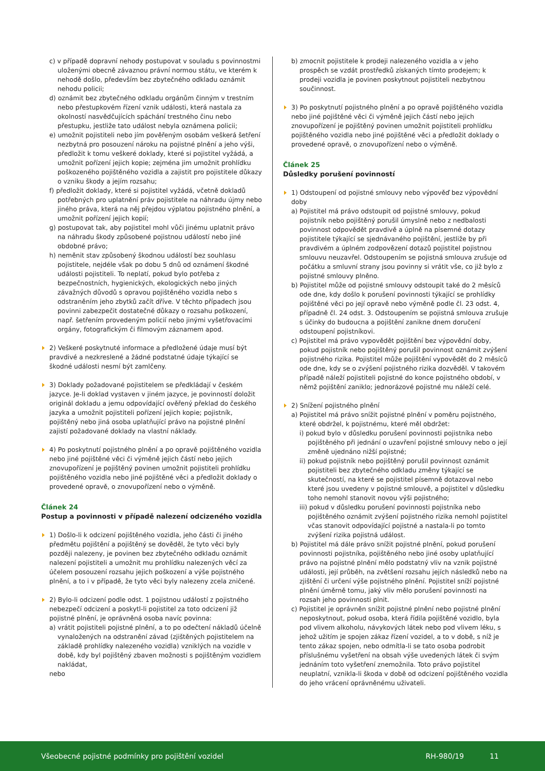c) v případě dopravní nehody postupovat v souladu s povinnostmi uloženými obecně závaznou právní normou státu, ve kterém k nehodě došlo, především bez zbytečného odkladu oznámit nehodu policii;
d) oznámit bez zbytečného odkladu orgánům činným v trestním nebo přestupkovém řízení vznik události, která nastala za okolností nasvědčujících spáchání trestného činu nebo přestupku, jestliže tato událost nebyla oznámena policii;
e) umožnit pojistiteli nebo jím pověřeným osobám veškerá šetření nezbytná pro posouzení nároku na pojistné plnění a jeho výši, předložit k tomu veškeré doklady, které si pojistitel vyžádá, a umožnit pořízení jejich kopie; zejména jim umožnit prohlídku poškozeného pojištěného vozidla a zajistit pro pojistitele důkazy o vzniku škody a jejím rozsahu;
f) předložit doklady, které si pojistitel vyžádá, včetně dokladů potřebných pro uplatnění práv pojistitele na náhradu újmy nebo jiného práva, která na něj přejdou výplatou pojistného plnění, a umožnit pořízení jejich kopií;
g) postupovat tak, aby pojistitel mohl vůči jinému uplatnit právo na náhradu škody způsobené pojistnou událostí nebo jiné obdobné právo;
h) neměnit stav způsobený škodnou událostí bez souhlasu pojistitele, nejdéle však po dobu 5 dnů od oznámení škodné události pojistiteli. To neplatí, pokud bylo potřeba z bezpečnostních, hygienických, ekologických nebo jiných závažných důvodů s opravou pojištěného vozidla nebo s odstraněním jeho zbytků začít dříve. V těchto případech jsou povinni zabezpečit dostatečné důkazy o rozsahu poškození, např. šetřením provedeným policií nebo jinými vyšetřovacími orgány, fotografickým či filmovým záznamem apod.
2) Veškeré poskytnuté informace a předložené údaje musí být pravdivé a nezkreslené a žádné podstatné údaje týkající se škodné události nesmí být zamlčeny.
3) Doklady požadované pojistitelem se předkládají v českém jazyce. Je-li doklad vystaven v jiném jazyce, je povinností doložit originál dokladu a jemu odpovídající ověřený překlad do českého jazyka a umožnit pojistiteli pořízení jejich kopie; pojistník, pojištěný nebo jiná osoba uplatňující právo na pojistné plnění zajistí požadované doklady na vlastní náklady.
4) Po poskytnutí pojistného plnění a po opravě pojištěného vozidla nebo jiné pojištěné věci či výměně jejich částí nebo jejich znovupořízení je pojištěný povinen umožnit pojistiteli prohlídku pojištěného vozidla nebo jiné pojištěné věci a předložit doklady o provedené opravě, o znovupořízení nebo o výměně.
Článek 24
Postup a povinnosti v případě nalezení odcizeného vozidla
1) Došlo-li k odcizení pojištěného vozidla, jeho části či jiného předmětu pojištění a pojištěný se dověděl, že tyto věci byly později nalezeny, je povinen bez zbytečného odkladu oznámit nalezení pojistiteli a umožnit mu prohlídku nalezených věcí za účelem posouzení rozsahu jejich poškození a výše pojistného plnění, a to i v případě, že tyto věci byly nalezeny zcela zničené.
2) Bylo-li odcizení podle odst. 1 pojistnou událostí z pojistného nebezpečí odcizení a poskytl-li pojistitel za toto odcizení již pojistné plnění, je oprávněná osoba navíc povinna:
a) vrátit pojistiteli pojistné plnění, a to po odečtení nákladů účelně vynaložených na odstranění závad (zjištěných pojistitelem na základě prohlídky nalezeného vozidla) vzniklých na vozidle v době, kdy byl pojištěný zbaven možnosti s pojištěným vozidlem nakládat,
nebo
b) zmocnit pojistitele k prodeji nalezeného vozidla a v jeho prospěch se vzdát prostředků získaných tímto prodejem; k prodeji vozidla je povinen poskytnout pojistiteli nezbytnou součinnost.
3) Po poskytnutí pojistného plnění a po opravě pojištěného vozidla nebo jiné pojištěné věci či výměně jejich částí nebo jejich znovupořízení je pojištěný povinen umožnit pojistiteli prohlídku pojištěného vozidla nebo jiné pojištěné věci a předložit doklady o provedené opravě, o znovupořízení nebo o výměně.
Článek 25
Důsledky porušení povinností
1) Odstoupení od pojistné smlouvy nebo výpověď bez výpovědní doby
a) Pojistitel má právo odstoupit od pojistné smlouvy, pokud pojistník nebo pojištěný porušil úmyslně nebo z nedbalosti povinnost odpovědět pravdivě a úplně na písemné dotazy pojistitele týkající se sjednávaného pojištění, jestliže by při pravdivém a úplném zodpovězení dotazů pojistitel pojistnou smlouvu neuzavřel. Odstoupením se pojistná smlouva zrušuje od počátku a smluvní strany jsou povinny si vrátit vše, co již bylo z pojistné smlouvy plněno.
b) Pojistitel může od pojistné smlouvy odstoupit také do 2 měsíců ode dne, kdy došlo k porušení povinnosti týkající se prohlídky pojištěné věci po její opravě nebo výměně podle čl. 23 odst. 4, případně čl. 24 odst. 3. Odstoupením se pojistná smlouva zrušuje s účinky do budoucna a pojištění zanikne dnem doručení odstoupení pojistníkovi.
c) Pojistitel má právo vypovědět pojištění bez výpovědní doby, pokud pojistník nebo pojištěný porušil povinnost oznámit zvýšení pojistného rizika. Pojistitel může pojištění vypovědět do 2 měsíců ode dne, kdy se o zvýšení pojistného rizika dozvěděl. V takovém případě náleží pojistiteli pojistné do konce pojistného období, v němž pojištění zaniklo; jednorázové pojistné mu náleží celé.
2) Snížení pojistného plnění
a) Pojistitel má právo snížit pojistné plnění v poměru pojistného, které obdržel, k pojistnému, které měl obdržet:
i) pokud bylo v důsledku porušení povinnosti pojistníka nebo pojištěného při jednání o uzavření pojistné smlouvy nebo o její změně ujednáno nižší pojistné;
ii) pokud pojistník nebo pojištěný porušil povinnost oznámit pojistiteli bez zbytečného odkladu změny týkající se skutečností, na které se pojistitel písemně dotazoval nebo které jsou uvedeny v pojistné smlouvě, a pojistitel v důsledku toho nemohl stanovit novou výši pojistného;
iii) pokud v důsledku porušení povinnosti pojistníka nebo pojištěného oznámit zvýšení pojistného rizika nemohl pojistitel včas stanovit odpovídající pojistné a nastala-li po tomto zvýšení rizika pojistná událost.
b) Pojistitel má dále právo snížit pojistné plnění, pokud porušení povinnosti pojistníka, pojištěného nebo jiné osoby uplatňující právo na pojistné plnění mělo podstatný vliv na vznik pojistné události, její průběh, na zvětšení rozsahu jejích následků nebo na zjištění či určení výše pojistného plnění. Pojistitel sníží pojistné plnění úměrně tomu, jaký vliv mělo porušení povinnosti na rozsah jeho povinnosti plnit.
c) Pojistitel je oprávněn snížit pojistné plnění nebo pojistné plnění neposkytnout, pokud osoba, která řídila pojištěné vozidlo, byla pod vlivem alkoholu, návykových látek nebo pod vlivem léku, s jehož užitím je spojen zákaz řízení vozidel, a to v době, s níž je tento zákaz spojen, nebo odmítla-li se tato osoba podrobit příslušnému vyšetření na obsah výše uvede­ných látek či svým jednáním toto vyšetření znemožnila. Toto právo pojistitel neuplatní, vznikla-li škoda v době od odcizení pojištěného vozidla do jeho vrácení oprávněnému uživateli.
Všeobecné pojistné podmínky pro pojištění vozidel RH-980/19 11